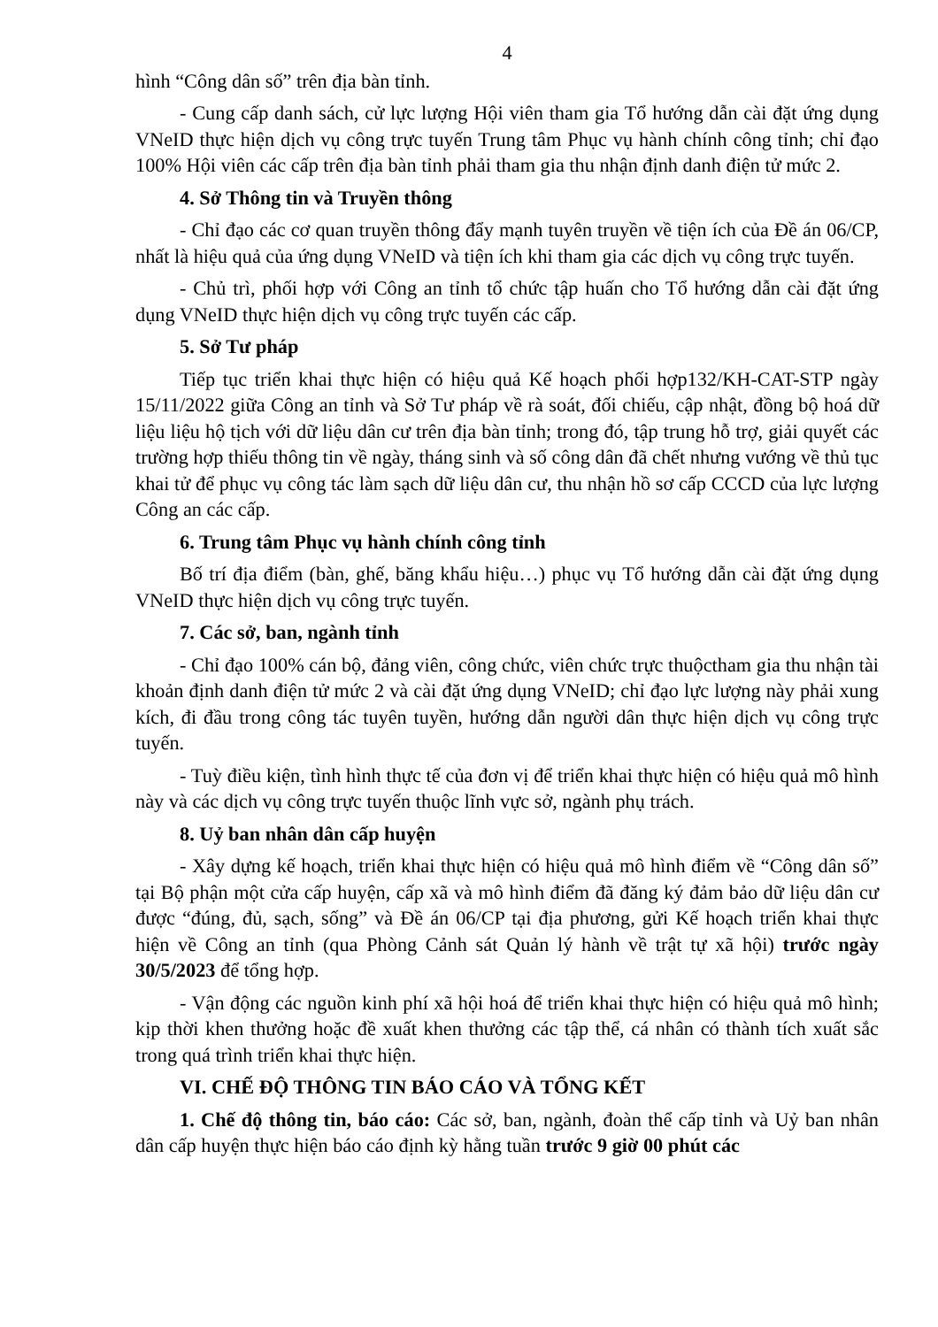4
hình “Công dân số” trên địa bàn tỉnh.
- Cung cấp danh sách, cử lực lượng Hội viên tham gia Tổ hướng dẫn cài đặt ứng dụng VNeID thực hiện dịch vụ công trực tuyến Trung tâm Phục vụ hành chính công tỉnh; chỉ đạo 100% Hội viên các cấp trên địa bàn tỉnh phải tham gia thu nhận định danh điện tử mức 2.
4. Sở Thông tin và Truyền thông
- Chỉ đạo các cơ quan truyền thông đẩy mạnh tuyên truyền về tiện ích của Đề án 06/CP, nhất là hiệu quả của ứng dụng VNeID và tiện ích khi tham gia các dịch vụ công trực tuyến.
- Chủ trì, phối hợp với Công an tỉnh tổ chức tập huấn cho Tổ hướng dẫn cài đặt ứng dụng VNeID thực hiện dịch vụ công trực tuyến các cấp.
5. Sở Tư pháp
Tiếp tục triển khai thực hiện có hiệu quả Kế hoạch phối hợp132/KH-CAT-STP ngày 15/11/2022 giữa Công an tỉnh và Sở Tư pháp về rà soát, đối chiếu, cập nhật, đồng bộ hoá dữ liệu liệu hộ tịch với dữ liệu dân cư trên địa bàn tỉnh; trong đó, tập trung hỗ trợ, giải quyết các trường hợp thiếu thông tin về ngày, tháng sinh và số công dân đã chết nhưng vướng về thủ tục khai tử để phục vụ công tác làm sạch dữ liệu dân cư, thu nhận hồ sơ cấp CCCD của lực lượng Công an các cấp.
6. Trung tâm Phục vụ hành chính công tỉnh
Bố trí địa điểm (bàn, ghế, băng khẩu hiệu…) phục vụ Tổ hướng dẫn cài đặt ứng dụng VNeID thực hiện dịch vụ công trực tuyến.
7. Các sở, ban, ngành tỉnh
- Chỉ đạo 100% cán bộ, đảng viên, công chức, viên chức trực thuộctham gia thu nhận tài khoản định danh điện tử mức 2 và cài đặt ứng dụng VNeID; chỉ đạo lực lượng này phải xung kích, đi đầu trong công tác tuyên tuyền, hướng dẫn người dân thực hiện dịch vụ công trực tuyến.
- Tuỳ điều kiện, tình hình thực tế của đơn vị để triển khai thực hiện có hiệu quả mô hình này và các dịch vụ công trực tuyến thuộc lĩnh vực sở, ngành phụ trách.
8. Uỷ ban nhân dân cấp huyện
- Xây dựng kế hoạch, triển khai thực hiện có hiệu quả mô hình điểm về “Công dân số” tại Bộ phận một cửa cấp huyện, cấp xã và mô hình điểm đã đăng ký đảm bảo dữ liệu dân cư được “đúng, đủ, sạch, sống” và Đề án 06/CP tại địa phương, gửi Kế hoạch triển khai thực hiện về Công an tỉnh (qua Phòng Cảnh sát Quản lý hành về trật tự xã hội) trước ngày 30/5/2023 để tổng hợp.
- Vận động các nguồn kinh phí xã hội hoá để triển khai thực hiện có hiệu quả mô hình; kịp thời khen thưởng hoặc đề xuất khen thưởng các tập thể, cá nhân có thành tích xuất sắc trong quá trình triển khai thực hiện.
VI. CHẾ ĐỘ THÔNG TIN BÁO CÁO VÀ TỔNG KẾT
1. Chế độ thông tin, báo cáo: Các sở, ban, ngành, đoàn thể cấp tỉnh và Uỷ ban nhân dân cấp huyện thực hiện báo cáo định kỳ hằng tuần trước 9 giờ 00 phút các